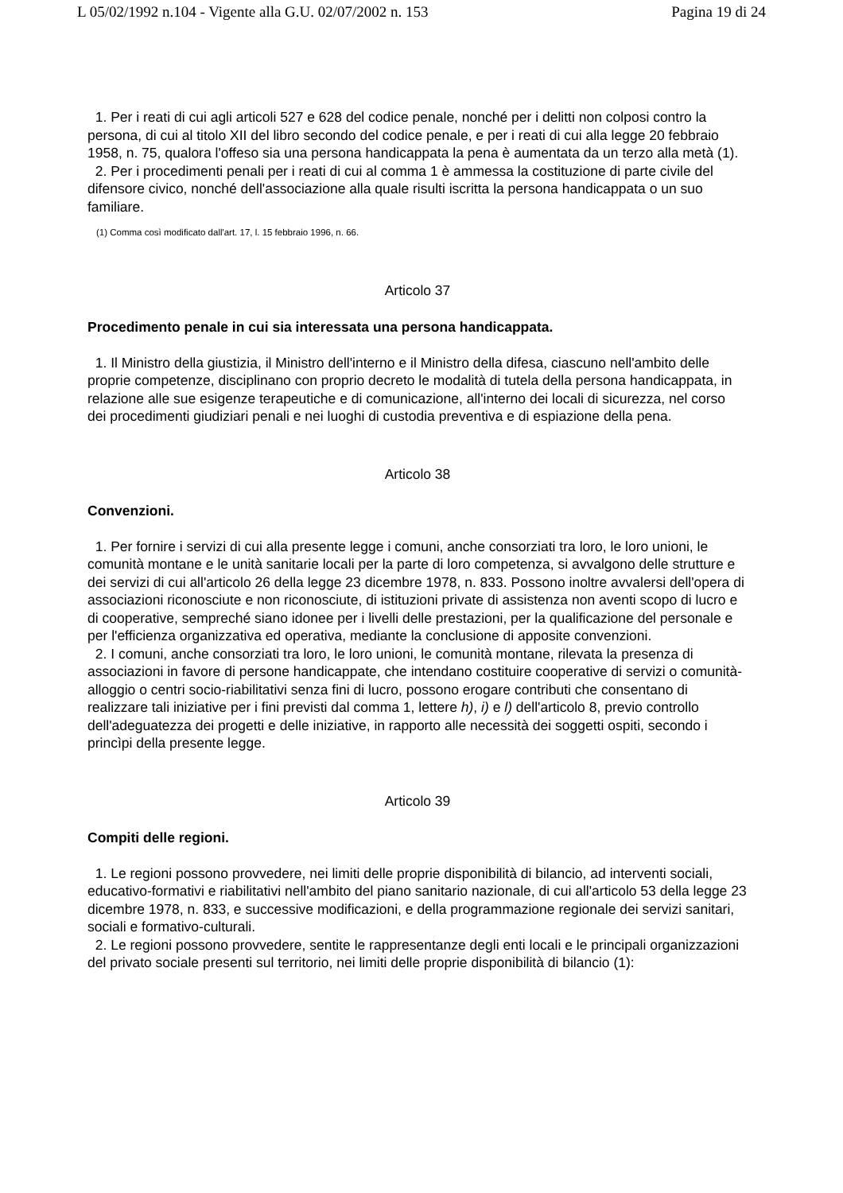L 05/02/1992 n.104 - Vigente alla G.U. 02/07/2002 n. 153 Pagina 19 di 24
1. Per i reati di cui agli articoli 527 e 628 del codice penale, nonché per i delitti non colposi contro la persona, di cui al titolo XII del libro secondo del codice penale, e per i reati di cui alla legge 20 febbraio 1958, n. 75, qualora l'offeso sia una persona handicappata la pena è aumentata da un terzo alla metà (1).
2. Per i procedimenti penali per i reati di cui al comma 1 è ammessa la costituzione di parte civile del difensore civico, nonché dell'associazione alla quale risulti iscritta la persona handicappata o un suo familiare.
(1) Comma così modificato dall'art. 17, l. 15 febbraio 1996, n. 66.
Articolo 37
Procedimento penale in cui sia interessata una persona handicappata.
1. Il Ministro della giustizia, il Ministro dell'interno e il Ministro della difesa, ciascuno nell'ambito delle proprie competenze, disciplinano con proprio decreto le modalità di tutela della persona handicappata, in relazione alle sue esigenze terapeutiche e di comunicazione, all'interno dei locali di sicurezza, nel corso dei procedimenti giudiziari penali e nei luoghi di custodia preventiva e di espiazione della pena.
Articolo 38
Convenzioni.
1. Per fornire i servizi di cui alla presente legge i comuni, anche consorziati tra loro, le loro unioni, le comunità montane e le unità sanitarie locali per la parte di loro competenza, si avvalgono delle strutture e dei servizi di cui all'articolo 26 della legge 23 dicembre 1978, n. 833. Possono inoltre avvalersi dell'opera di associazioni riconosciute e non riconosciute, di istituzioni private di assistenza non aventi scopo di lucro e di cooperative, sempreché siano idonee per i livelli delle prestazioni, per la qualificazione del personale e per l'efficienza organizzativa ed operativa, mediante la conclusione di apposite convenzioni.
2. I comuni, anche consorziati tra loro, le loro unioni, le comunità montane, rilevata la presenza di associazioni in favore di persone handicappate, che intendano costituire cooperative di servizi o comunità-alloggio o centri socio-riabilitativi senza fini di lucro, possono erogare contributi che consentano di realizzare tali iniziative per i fini previsti dal comma 1, lettere h), i) e l) dell'articolo 8, previo controllo dell'adeguatezza dei progetti e delle iniziative, in rapporto alle necessità dei soggetti ospiti, secondo i princìpi della presente legge.
Articolo 39
Compiti delle regioni.
1. Le regioni possono provvedere, nei limiti delle proprie disponibilità di bilancio, ad interventi sociali, educativo-formativi e riabilitativi nell'ambito del piano sanitario nazionale, di cui all'articolo 53 della legge 23 dicembre 1978, n. 833, e successive modificazioni, e della programmazione regionale dei servizi sanitari, sociali e formativo-culturali.
2. Le regioni possono provvedere, sentite le rappresentanze degli enti locali e le principali organizzazioni del privato sociale presenti sul territorio, nei limiti delle proprie disponibilità di bilancio (1):